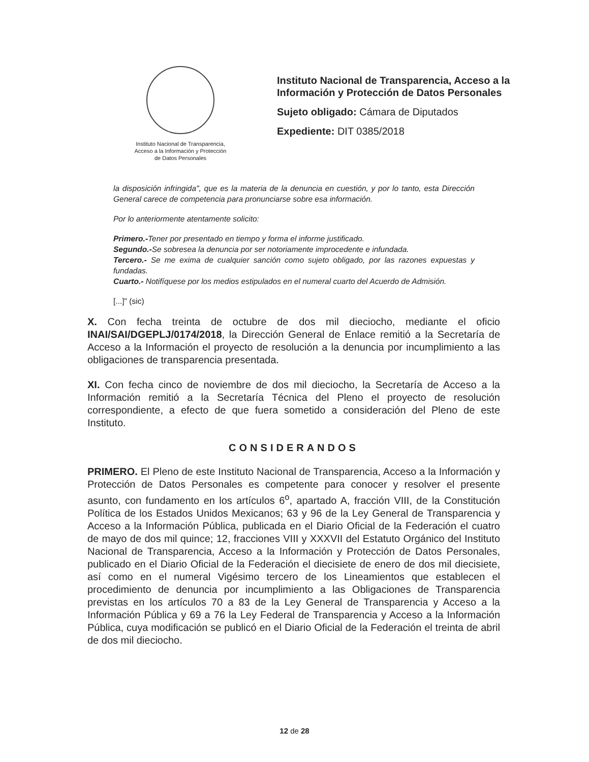Instituto Nacional de Transparencia,
Acceso a la Información y Protección
de Datos Personales
Instituto Nacional de Transparencia, Acceso a la Información y Protección de Datos Personales
Sujeto obligado: Cámara de Diputados
Expediente: DIT 0385/2018
la disposición infringida", que es la materia de la denuncia en cuestión, y por lo tanto, esta Dirección General carece de competencia para pronunciarse sobre esa información.
Por lo anteriormente atentamente solicito:
Primero.-Tener por presentado en tiempo y forma el informe justificado.
Segundo.-Se sobresea la denuncia por ser notoriamente improcedente e infundada.
Tercero.- Se me exima de cualquier sanción como sujeto obligado, por las razones expuestas y fundadas.
Cuarto.- Notifíquese por los medios estipulados en el numeral cuarto del Acuerdo de Admisión.
[...]" (sic)
X. Con fecha treinta de octubre de dos mil dieciocho, mediante el oficio INAI/SAI/DGEPLJ/0174/2018, la Dirección General de Enlace remitió a la Secretaría de Acceso a la Información el proyecto de resolución a la denuncia por incumplimiento a las obligaciones de transparencia presentada.
XI. Con fecha cinco de noviembre de dos mil dieciocho, la Secretaría de Acceso a la Información remitió a la Secretaría Técnica del Pleno el proyecto de resolución correspondiente, a efecto de que fuera sometido a consideración del Pleno de este Instituto.
CONSIDERANDOS
PRIMERO. El Pleno de este Instituto Nacional de Transparencia, Acceso a la Información y Protección de Datos Personales es competente para conocer y resolver el presente asunto, con fundamento en los artículos 6<sup>o</sup>, apartado A, fracción VIII, de la Constitución Política de los Estados Unidos Mexicanos; 63 y 96 de la Ley General de Transparencia y Acceso a la Información Pública, publicada en el Diario Oficial de la Federación el cuatro de mayo de dos mil quince; 12, fracciones VIII y XXXVII del Estatuto Orgánico del Instituto Nacional de Transparencia, Acceso a la Información y Protección de Datos Personales, publicado en el Diario Oficial de la Federación el diecisiete de enero de dos mil diecisiete, así como en el numeral Vigésimo tercero de los Lineamientos que establecen el procedimiento de denuncia por incumplimiento a las Obligaciones de Transparencia previstas en los artículos 70 a 83 de la Ley General de Transparencia y Acceso a la Información Pública y 69 a 76 la Ley Federal de Transparencia y Acceso a la Información Pública, cuya modificación se publicó en el Diario Oficial de la Federación el treinta de abril de dos mil dieciocho.
12 de 28